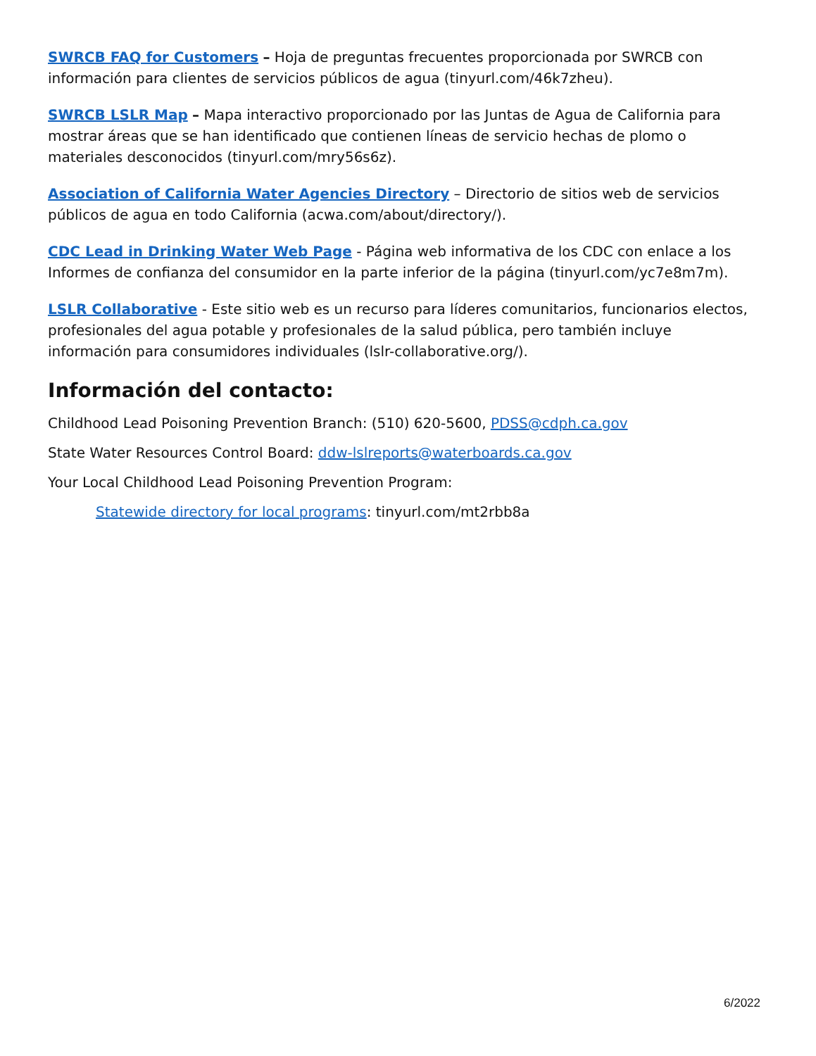SWRCB FAQ for Customers – Hoja de preguntas frecuentes proporcionada por SWRCB con información para clientes de servicios públicos de agua (tinyurl.com/46k7zheu).
SWRCB LSLR Map – Mapa interactivo proporcionado por las Juntas de Agua de California para mostrar áreas que se han identificado que contienen líneas de servicio hechas de plomo o materiales desconocidos (tinyurl.com/mry56s6z).
Association of California Water Agencies Directory – Directorio de sitios web de servicios públicos de agua en todo California (acwa.com/about/directory/).
CDC Lead in Drinking Water Web Page - Página web informativa de los CDC con enlace a los Informes de confianza del consumidor en la parte inferior de la página (tinyurl.com/yc7e8m7m).
LSLR Collaborative - Este sitio web es un recurso para líderes comunitarios, funcionarios electos, profesionales del agua potable y profesionales de la salud pública, pero también incluye información para consumidores individuales (lslr-collaborative.org/).
Información del contacto:
Childhood Lead Poisoning Prevention Branch: (510) 620-5600, PDSS@cdph.ca.gov
State Water Resources Control Board: ddw-lslreports@waterboards.ca.gov
Your Local Childhood Lead Poisoning Prevention Program:
Statewide directory for local programs: tinyurl.com/mt2rbb8a
6/2022